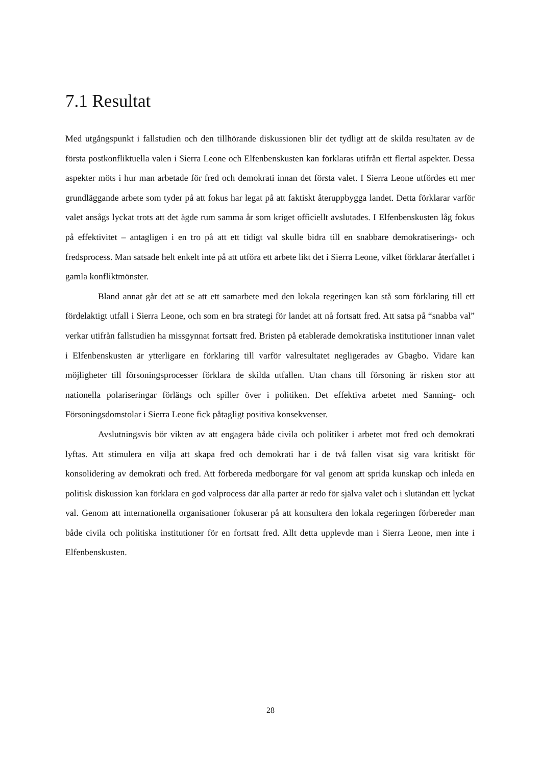7.1 Resultat
Med utgångspunkt i fallstudien och den tillhörande diskussionen blir det tydligt att de skilda resultaten av de första postkonfliktuella valen i Sierra Leone och Elfenbenskusten kan förklaras utifrån ett flertal aspekter. Dessa aspekter möts i hur man arbetade för fred och demokrati innan det första valet. I Sierra Leone utfördes ett mer grundläggande arbete som tyder på att fokus har legat på att faktiskt återuppbygga landet. Detta förklarar varför valet ansågs lyckat trots att det ägde rum samma år som kriget officiellt avslutades. I Elfenbenskusten låg fokus på effektivitet – antagligen i en tro på att ett tidigt val skulle bidra till en snabbare demokratiserings- och fredsprocess. Man satsade helt enkelt inte på att utföra ett arbete likt det i Sierra Leone, vilket förklarar återfallet i gamla konfliktmönster.
Bland annat går det att se att ett samarbete med den lokala regeringen kan stå som förklaring till ett fördelaktigt utfall i Sierra Leone, och som en bra strategi för landet att nå fortsatt fred. Att satsa på “snabba val” verkar utifrån fallstudien ha missgynnat fortsatt fred. Bristen på etablerade demokratiska institutioner innan valet i Elfenbenskusten är ytterligare en förklaring till varför valresultatet negligerades av Gbagbo. Vidare kan möjligheter till försoningsprocesser förklara de skilda utfallen. Utan chans till försoning är risken stor att nationella polariseringar förlängs och spiller över i politiken. Det effektiva arbetet med Sanning- och Försoningsdomstolar i Sierra Leone fick påtagligt positiva konsekvenser.
Avslutningsvis bör vikten av att engagera både civila och politiker i arbetet mot fred och demokrati lyftas. Att stimulera en vilja att skapa fred och demokrati har i de två fallen visat sig vara kritiskt för konsolidering av demokrati och fred. Att förbereda medborgare för val genom att sprida kunskap och inleda en politisk diskussion kan förklara en god valprocess där alla parter är redo för själva valet och i slutändan ett lyckat val. Genom att internationella organisationer fokuserar på att konsultera den lokala regeringen förbereder man både civila och politiska institutioner för en fortsatt fred. Allt detta upplevde man i Sierra Leone, men inte i Elfenbenskusten.
28